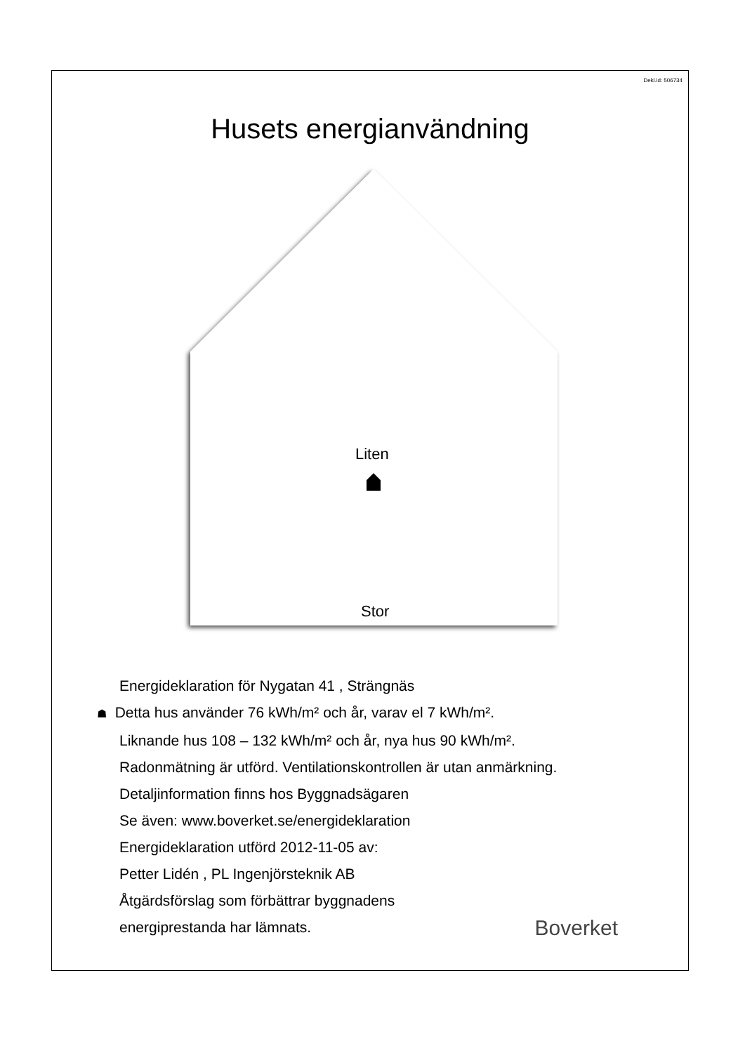Dekl.id: 506734
Husets energianvändning
Liten
Stor
Energideklaration för Nygatan 41 , Strängnäs
☗ Detta hus använder 76 kWh/m² och år, varav el 7 kWh/m².
Liknande hus 108 – 132 kWh/m² och år, nya hus 90 kWh/m².
Radonmätning är utförd. Ventilationskontrollen är utan anmärkning.
Detaljinformation finns hos Byggnadsägaren
Se även: www.boverket.se/energideklaration
Energideklaration utförd 2012-11-05 av:
Petter Lidén , PL Ingenjörsteknik AB
Åtgärdsförslag som förbättrar byggnadens
energiprestanda har lämnats.
Boverket